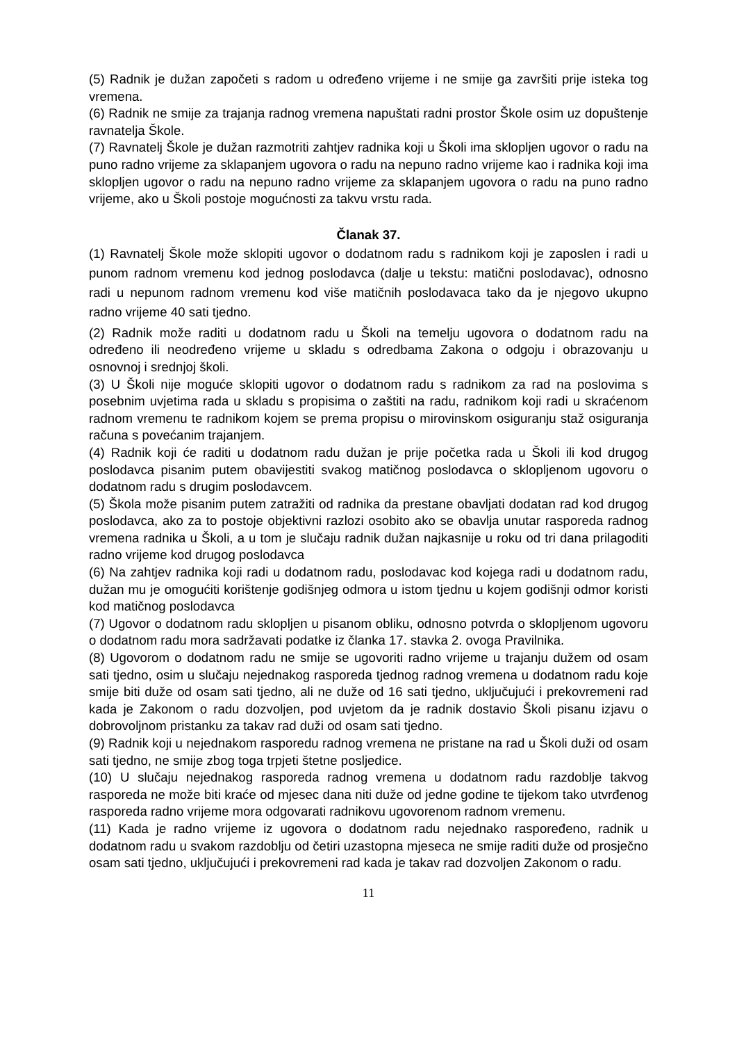(5) Radnik je dužan započeti s radom u određeno vrijeme i ne smije ga završiti prije isteka tog vremena.
(6) Radnik ne smije za trajanja radnog vremena napuštati radni prostor Škole osim uz dopuštenje ravnatelja Škole.
(7) Ravnatelj Škole je dužan razmotriti zahtjev radnika koji u Školi ima sklopljen ugovor o radu na puno radno vrijeme za sklapanjem ugovora o radu na nepuno radno vrijeme kao i radnika koji ima sklopljen ugovor o radu na nepuno radno vrijeme za sklapanjem ugovora o radu na puno radno vrijeme, ako u Školi postoje mogućnosti za takvu vrstu rada.
Članak 37.
(1) Ravnatelj Škole može sklopiti ugovor o dodatnom radu s radnikom koji je zaposlen i radi u punom radnom vremenu kod jednog poslodavca (dalje u tekstu: matični poslodavac), odnosno radi u nepunom radnom vremenu kod više matičnih poslodavaca tako da je njegovo ukupno radno vrijeme 40 sati tjedno.
(2) Radnik može raditi u dodatnom radu u Školi na temelju ugovora o dodatnom radu na određeno ili neodređeno vrijeme u skladu s odredbama Zakona o odgoju i obrazovanju u osnovnoj i srednjoj školi.
(3) U Školi nije moguće sklopiti ugovor o dodatnom radu s radnikom za rad na poslovima s posebnim uvjetima rada u skladu s propisima o zaštiti na radu, radnikom koji radi u skraćenom radnom vremenu te radnikom kojem se prema propisu o mirovinskom osiguranju staž osiguranja računa s povećanim trajanjem.
(4) Radnik koji će raditi u dodatnom radu dužan je prije početka rada u Školi ili kod drugog poslodavca pisanim putem obavijestiti svakog matičnog poslodavca o sklopljenom ugovoru o dodatnom radu s drugim poslodavcem.
(5) Škola može pisanim putem zatražiti od radnika da prestane obavljati dodatan rad kod drugog poslodavca, ako za to postoje objektivni razlozi osobito ako se obavlja unutar rasporeda radnog vremena radnika u Školi, a u tom je slučaju radnik dužan najkasnije u roku od tri dana prilagoditi radno vrijeme kod drugog poslodavca
(6) Na zahtjev radnika koji radi u dodatnom radu, poslodavac kod kojega radi u dodatnom radu, dužan mu je omogućiti korištenje godišnjeg odmora u istom tjednu u kojem godišnji odmor koristi kod matičnog poslodavca
(7) Ugovor o dodatnom radu sklopljen u pisanom obliku, odnosno potvrda o sklopljenom ugovoru o dodatnom radu mora sadržavati podatke iz članka 17. stavka 2. ovoga Pravilnika.
(8) Ugovorom o dodatnom radu ne smije se ugovoriti radno vrijeme u trajanju dužem od osam sati tjedno, osim u slučaju nejednakog rasporeda tjednog radnog vremena u dodatnom radu koje smije biti duže od osam sati tjedno, ali ne duže od 16 sati tjedno, uključujući i prekovremeni rad kada je Zakonom o radu dozvoljen, pod uvjetom da je radnik dostavio Školi pisanu izjavu o dobrovoljnom pristanku za takav rad duži od osam sati tjedno.
(9) Radnik koji u nejednakom rasporedu radnog vremena ne pristane na rad u Školi duži od osam sati tjedno, ne smije zbog toga trpjeti štetne posljedice.
(10) U slučaju nejednakog rasporeda radnog vremena u dodatnom radu razdoblje takvog rasporeda ne može biti kraće od mjesec dana niti duže od jedne godine te tijekom tako utvrđenog rasporeda radno vrijeme mora odgovarati radnikovu ugovorenom radnom vremenu.
(11) Kada je radno vrijeme iz ugovora o dodatnom radu nejednako raspoređeno, radnik u dodatnom radu u svakom razdoblju od četiri uzastopna mjeseca ne smije raditi duže od prosječno osam sati tjedno, uključujući i prekovremeni rad kada je takav rad dozvoljen Zakonom o radu.
11